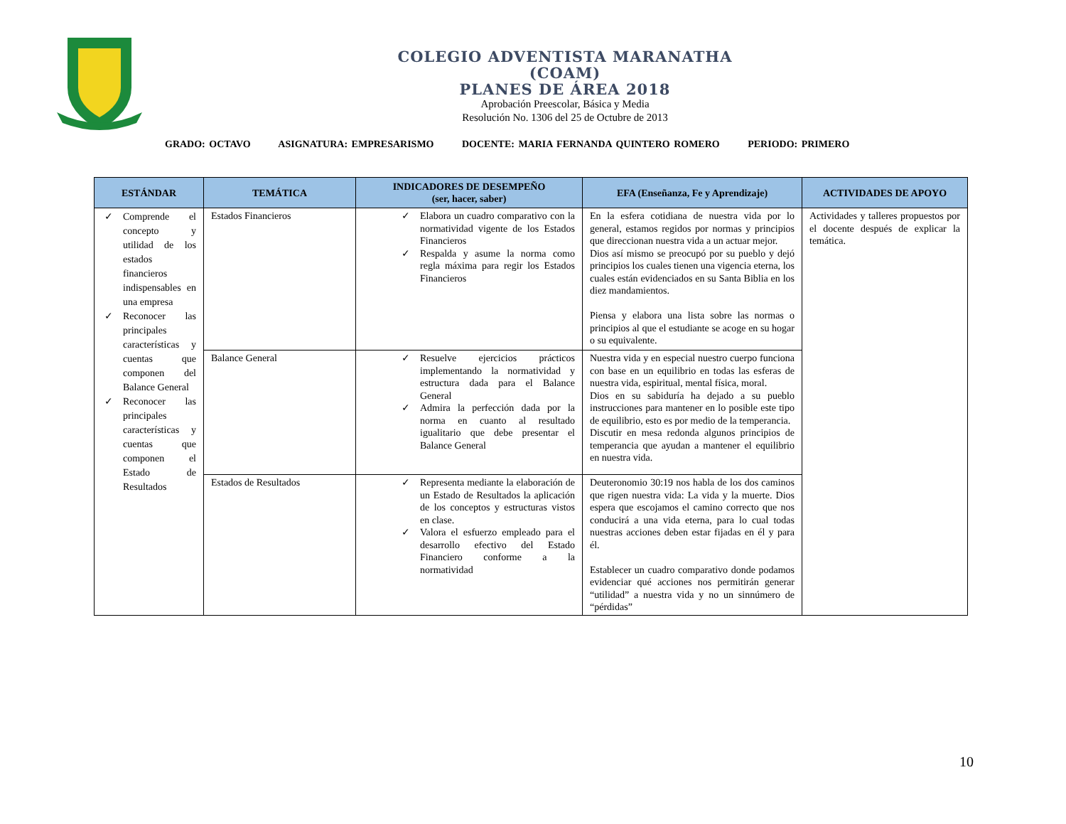COLEGIO ADVENTISTA MARANATHA
(COAM)
PLANES DE ÁREA 2018
Aprobación Preescolar, Básica y Media
Resolución No. 1306 del 25 de Octubre de 2013
GRADO: OCTAVO ASIGNATURA: EMPRESARISMO DOCENTE: MARIA FERNANDA QUINTERO ROMERO PERIODO: PRIMERO
| ESTÁNDAR | TEMÁTICA | INDICADORES DE DESEMPEÑO (ser, hacer, saber) | EFA (Enseñanza, Fe y Aprendizaje) | ACTIVIDADES DE APOYO |
| --- | --- | --- | --- | --- |
| ✓ Comprende el concepto y utilidad de los estados financieros indispensables en una empresa ✓ Reconocer las principales características y cuentas que componen del Balance General ✓ Reconocer las principales características y cuentas que componen el Estado de Resultados | Estados Financieros | ✓ Elabora un cuadro comparativo con la normatividad vigente de los Estados Financieros ✓ Respalda y asume la norma como regla máxima para regir los Estados Financieros | En la esfera cotidiana de nuestra vida por lo general, estamos regidos por normas y principios que direccionan nuestra vida a un actuar mejor. Dios así mismo se preocupó por su pueblo y dejó principios los cuales tienen una vigencia eterna, los cuales están evidenciados en su Santa Biblia en los diez mandamientos. Piensa y elabora una lista sobre las normas o principios al que el estudiante se acoge en su hogar o su equivalente. | Actividades y talleres propuestos por el docente después de explicar la temática. |
| | Balance General | ✓ Resuelve ejercicios prácticos implementando la normatividad y estructura dada para el Balance General ✓ Admira la perfección dada por la norma en cuanto al resultado igualitario que debe presentar el Balance General | Nuestra vida y en especial nuestro cuerpo funciona con base en un equilibrio en todas las esferas de nuestra vida, espiritual, mental física, moral. Dios en su sabiduría ha dejado a su pueblo instrucciones para mantener en lo posible este tipo de equilibrio, esto es por medio de la temperancia. Discutir en mesa redonda algunos principios de temperancia que ayudan a mantener el equilibrio en nuestra vida. | |
| | Estados de Resultados | ✓ Representa mediante la elaboración de un Estado de Resultados la aplicación de los conceptos y estructuras vistos en clase. ✓ Valora el esfuerzo empleado para el desarrollo efectivo del Estado Financiero conforme a la normatividad | Deuteronomio 30:19 nos habla de los dos caminos que rigen nuestra vida: La vida y la muerte. Dios espera que escojamos el camino correcto que nos conducirá a una vida eterna, para lo cual todas nuestras acciones deben estar fijadas en él y para él. Establecer un cuadro comparativo donde podamos evidenciar qué acciones nos permitirán generar “utilidad” a nuestra vida y no un sinnúmero de “pérdidas” | |
10